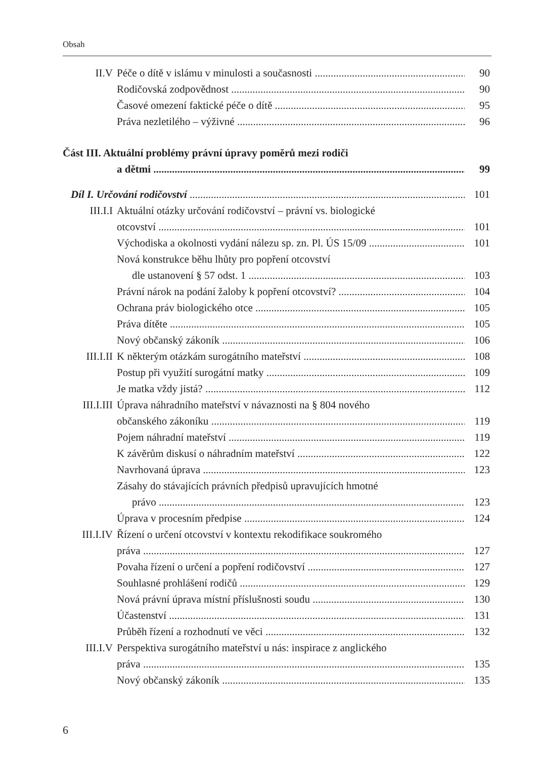Obsah
II.V Péče o dítě v islámu v minulosti a současnosti 90
Rodičovská zodpovědnost 90
Časové omezení faktické péče o dítě 95
Práva nezletilého – výživné 96
Část III. Aktuální problémy právní úpravy poměrů mezi rodiči
a dětmi 99
Díl I. Určování rodičovství 101
III.I.I Aktuální otázky určování rodičovství – právní vs. biologické
otcovství 101
Východiska a okolnosti vydání nálezu sp. zn. Pl. ÚS 15/09 101
Nová konstrukce běhu lhůty pro popření otcovství
dle ustanovení § 57 odst. 1 103
Právní nárok na podání žaloby k popření otcovství? 104
Ochrana práv biologického otce 105
Práva dítěte 105
Nový občanský zákoník 106
III.I.II K některým otázkám surogátního mateřství 108
Postup při využití surogátní matky 109
Je matka vždy jistá? 112
III.I.III Úprava náhradního mateřství v návaznosti na § 804 nového
občanského zákoníku 119
Pojem náhradní mateřství 119
K závěrům diskusí o náhradním mateřství 122
Navrhovaná úprava 123
Zásahy do stávajících právních předpisů upravujících hmotné
právo 123
Úprava v procesním předpise 124
III.I.IV Řízení o určení otcovství v kontextu rekodifikace soukromého
práva 127
Povaha řízení o určení a popření rodičovství 127
Souhlasné prohlášení rodičů 129
Nová právní úprava místní příslušnosti soudu 130
Účastenství 131
Průběh řízení a rozhodnutí ve věci 132
III.I.V Perspektiva surogátního mateřství u nás: inspirace z anglického
práva 135
Nový občanský zákoník 135
6